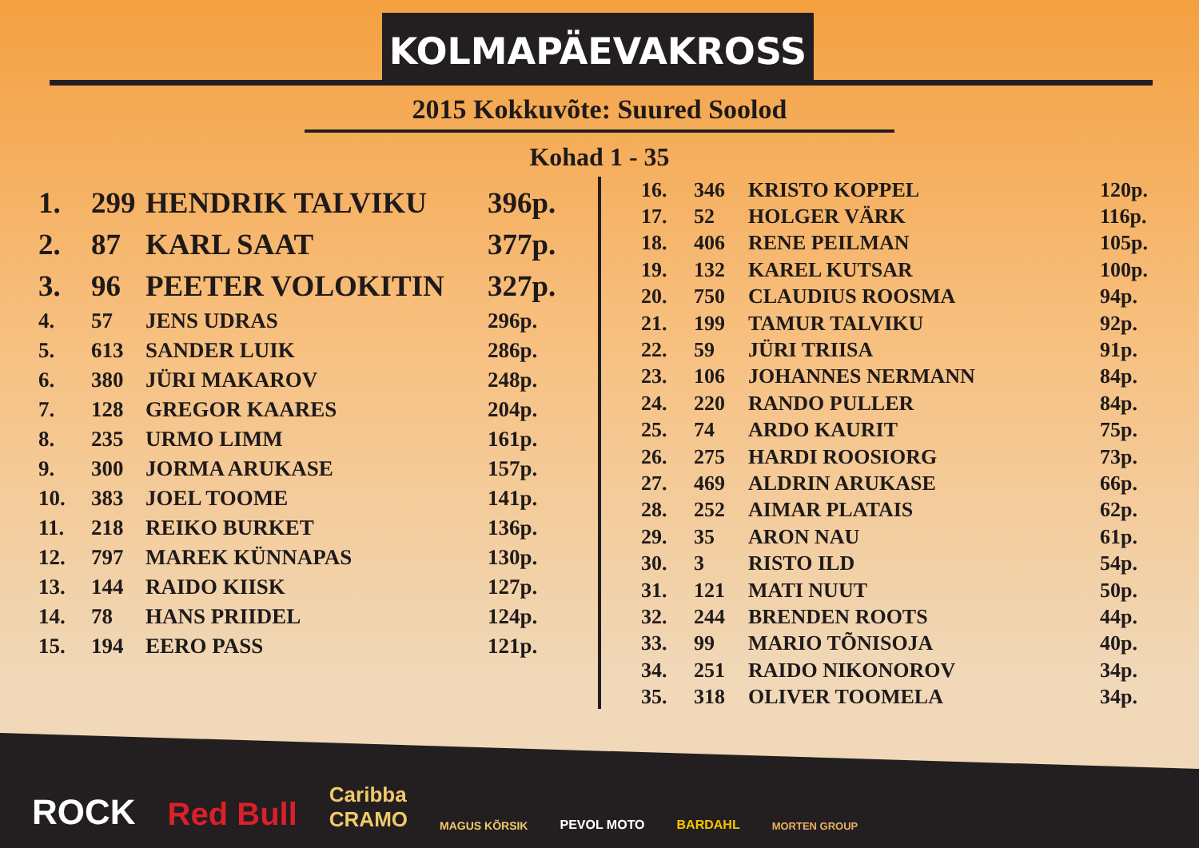KOLMAPÄEVAKROSS
2015 Kokkuvõte: Suured Soolod
Kohad 1 - 35
| 1. | 299 | HENDRIK TALVIKU | 396p. |
| 2. | 87 | KARL SAAT | 377p. |
| 3. | 96 | PEETER VOLOKITIN | 327p. |
| 4. | 57 | JENS UDRAS | 296p. |
| 5. | 613 | SANDER LUIK | 286p. |
| 6. | 380 | JÜRI MAKAROV | 248p. |
| 7. | 128 | GREGOR KAARES | 204p. |
| 8. | 235 | URMO LIMM | 161p. |
| 9. | 300 | JORMA ARUKASE | 157p. |
| 10. | 383 | JOEL TOOME | 141p. |
| 11. | 218 | REIKO BURKET | 136p. |
| 12. | 797 | MAREK KÜNNAPAS | 130p. |
| 13. | 144 | RAIDO KIISK | 127p. |
| 14. | 78 | HANS PRIIDEL | 124p. |
| 15. | 194 | EERO PASS | 121p. |
| 16. | 346 | KRISTO KOPPEL | 120p. |
| 17. | 52 | HOLGER VÄRK | 116p. |
| 18. | 406 | RENE PEILMAN | 105p. |
| 19. | 132 | KAREL KUTSAR | 100p. |
| 20. | 750 | CLAUDIUS ROOSMA | 94p. |
| 21. | 199 | TAMUR TALVIKU | 92p. |
| 22. | 59 | JÜRI TRIISA | 91p. |
| 23. | 106 | JOHANNES NERMANN | 84p. |
| 24. | 220 | RANDO PULLER | 84p. |
| 25. | 74 | ARDO KAURIT | 75p. |
| 26. | 275 | HARDI ROOSIORG | 73p. |
| 27. | 469 | ALDRIN ARUKASE | 66p. |
| 28. | 252 | AIMAR PLATAIS | 62p. |
| 29. | 35 | ARON NAU | 61p. |
| 30. | 3 | RISTO ILD | 54p. |
| 31. | 121 | MATI NUUT | 50p. |
| 32. | 244 | BRENDEN ROOTS | 44p. |
| 33. | 99 | MARIO TÕNISOJA | 40p. |
| 34. | 251 | RAIDO NIKONOROV | 34p. |
| 35. | 318 | OLIVER TOOMELA | 34p. |
ROCK Red Bull Caribba
CRAMO MAGUS KÕRSIK PEVOL MOTO BARDAHL MORTEN GROUP